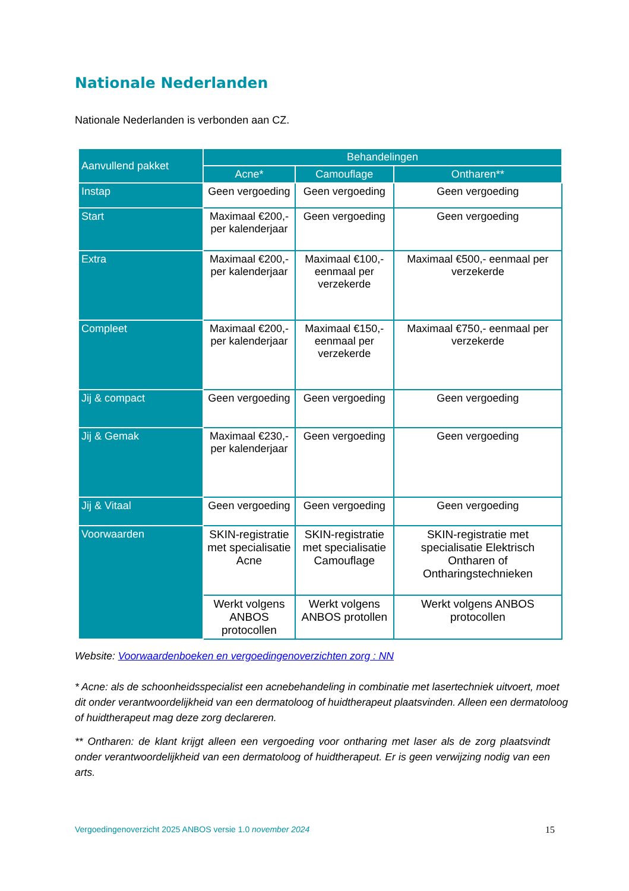Nationale Nederlanden
Nationale Nederlanden is verbonden aan CZ.
| Aanvullend pakket | Behandelingen | | |
| --- | --- | --- | --- |
| | Acne* | Camouflage | Ontharen** |
| Instap | Geen vergoeding | Geen vergoeding | Geen vergoeding |
| Start | Maximaal €200,- per kalenderjaar | Geen vergoeding | Geen vergoeding |
| Extra | Maximaal €200,- per kalenderjaar | Maximaal €100,- eenmaal per verzekerde | Maximaal €500,- eenmaal per verzekerde |
| Compleet | Maximaal €200,- per kalenderjaar | Maximaal €150,- eenmaal per verzekerde | Maximaal €750,- eenmaal per verzekerde |
| Jij & compact | Geen vergoeding | Geen vergoeding | Geen vergoeding |
| Jij & Gemak | Maximaal €230,- per kalenderjaar | Geen vergoeding | Geen vergoeding |
| Jij & Vitaal | Geen vergoeding | Geen vergoeding | Geen vergoeding |
| Voorwaarden | SKIN-registratie met specialisatie Acne | SKIN-registratie met specialisatie Camouflage | SKIN-registratie met specialisatie Elektrisch Ontharen of Ontharingstechnieken |
| | Werkt volgens ANBOS protocollen | Werkt volgens ANBOS protollen | Werkt volgens ANBOS protocollen |
Website: Voorwaardenboeken en vergoedingenoverzichten zorg : NN
* Acne: als de schoonheidsspecialist een acnebehandeling in combinatie met lasertechniek uitvoert, moet dit onder verantwoordelijkheid van een dermatoloog of huidtherapeut plaatsvinden. Alleen een dermatoloog of huidtherapeut mag deze zorg declareren.
** Ontharen: de klant krijgt alleen een vergoeding voor ontharing met laser als de zorg plaatsvindt onder verantwoordelijkheid van een dermatoloog of huidtherapeut. Er is geen verwijzing nodig van een arts.
Vergoedingenoverzicht 2025 ANBOS versie 1.0 november 2024 15